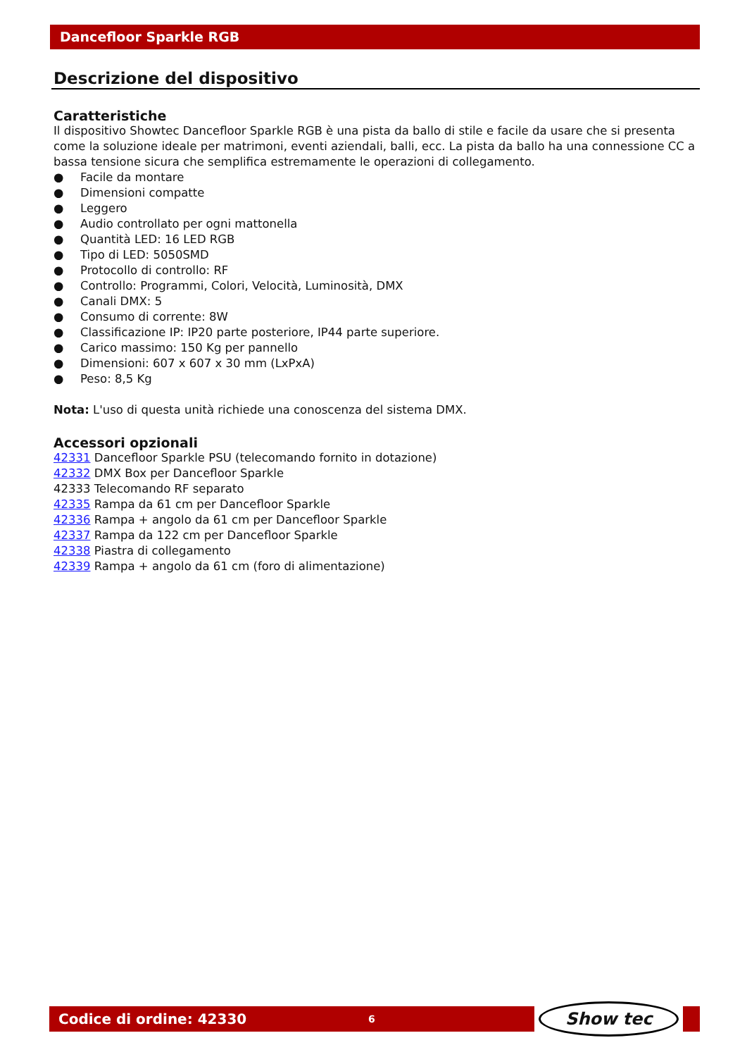Dancefloor Sparkle RGB
Descrizione del dispositivo
Caratteristiche
Il dispositivo Showtec Dancefloor Sparkle RGB è una pista da ballo di stile e facile da usare che si presenta come la soluzione ideale per matrimoni, eventi aziendali, balli, ecc. La pista da ballo ha una connessione CC a bassa tensione sicura che semplifica estremamente le operazioni di collegamento.
● Facile da montare
● Dimensioni compatte
● Leggero
● Audio controllato per ogni mattonella
● Quantità LED: 16 LED RGB
● Tipo di LED: 5050SMD
● Protocollo di controllo: RF
● Controllo: Programmi, Colori, Velocità, Luminosità, DMX
● Canali DMX: 5
● Consumo di corrente: 8W
● Classificazione IP: IP20 parte posteriore, IP44 parte superiore.
● Carico massimo: 150 Kg per pannello
● Dimensioni: 607 x 607 x 30 mm (LxPxA)
● Peso: 8,5 Kg
Nota: L'uso di questa unità richiede una conoscenza del sistema DMX.
Accessori opzionali
42331 Dancefloor Sparkle PSU (telecomando fornito in dotazione)
42332 DMX Box per Dancefloor Sparkle
42333 Telecomando RF separato
42335 Rampa da 61 cm per Dancefloor Sparkle
42336 Rampa + angolo da 61 cm per Dancefloor Sparkle
42337 Rampa da 122 cm per Dancefloor Sparkle
42338 Piastra di collegamento
42339 Rampa + angolo da 61 cm (foro di alimentazione)
Codice di ordine: 42330 6
Show tec